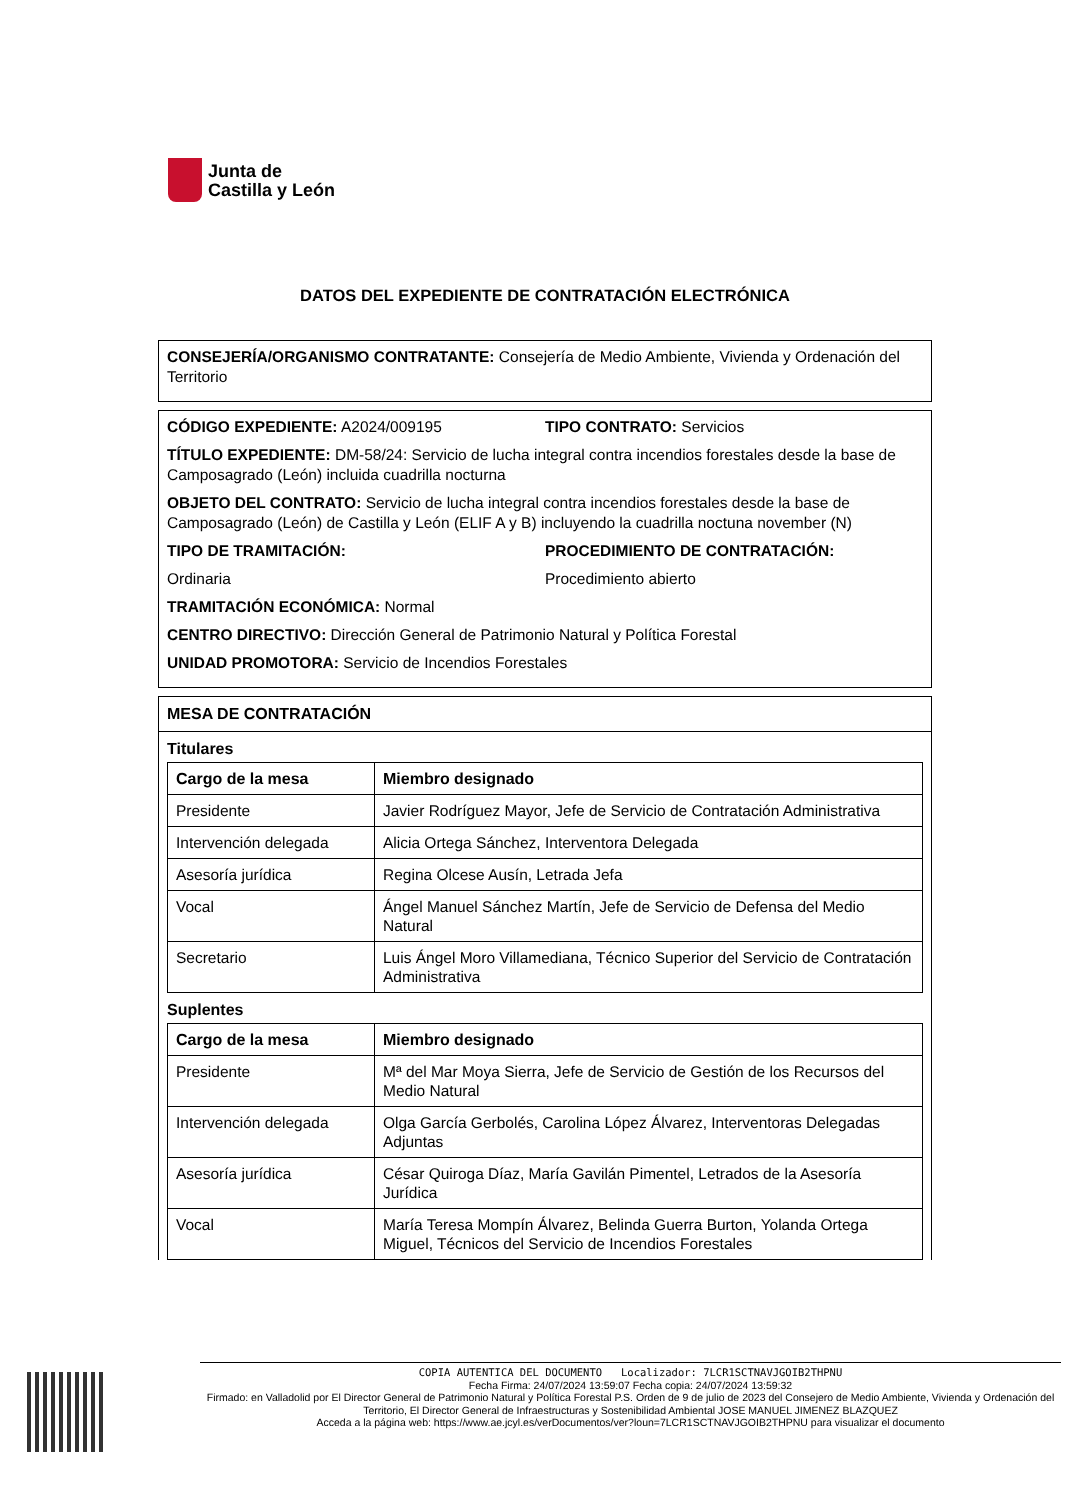Junta de
Castilla y León
DATOS DEL EXPEDIENTE DE CONTRATACIÓN ELECTRÓNICA
CONSEJERÍA/ORGANISMO CONTRATANTE: Consejería de Medio Ambiente, Vivienda y Ordenación del Territorio
CÓDIGO EXPEDIENTE: A2024/009195
TIPO CONTRATO: Servicios
TÍTULO EXPEDIENTE: DM-58/24: Servicio de lucha integral contra incendios forestales desde la base de Camposagrado (León) incluida cuadrilla nocturna
OBJETO DEL CONTRATO: Servicio de lucha integral contra incendios forestales desde la base de Camposagrado (León) de Castilla y León (ELIF A y B) incluyendo la cuadrilla noctuna november (N)
TIPO DE TRAMITACIÓN:
Ordinaria
PROCEDIMIENTO DE CONTRATACIÓN:
Procedimiento abierto
TRAMITACIÓN ECONÓMICA: Normal
CENTRO DIRECTIVO: Dirección General de Patrimonio Natural y Política Forestal
UNIDAD PROMOTORA: Servicio de Incendios Forestales
MESA DE CONTRATACIÓN
Titulares
| Cargo de la mesa | Miembro designado |
| --- | --- |
| Presidente | Javier Rodríguez Mayor, Jefe de Servicio de Contratación Administrativa |
| Intervención delegada | Alicia Ortega Sánchez, Interventora Delegada |
| Asesoría jurídica | Regina Olcese Ausín, Letrada Jefa |
| Vocal | Ángel Manuel Sánchez Martín, Jefe de Servicio de Defensa del Medio Natural |
| Secretario | Luis Ángel Moro Villamediana, Técnico Superior del Servicio de Contratación Administrativa |
Suplentes
| Cargo de la mesa | Miembro designado |
| --- | --- |
| Presidente | Mª del Mar Moya Sierra, Jefe de Servicio de Gestión de los Recursos del Medio Natural |
| Intervención delegada | Olga García Gerbolés, Carolina López Álvarez, Interventoras Delegadas Adjuntas |
| Asesoría jurídica | César Quiroga Díaz, María Gavilán Pimentel, Letrados de la Asesoría Jurídica |
| Vocal | María Teresa Mompín Álvarez, Belinda Guerra Burton, Yolanda Ortega Miguel, Técnicos del Servicio de Incendios Forestales |
COPIA AUTENTICA DEL DOCUMENTO Localizador: 7LCR1SCTNAVJGOIB2THPNU
Fecha Firma: 24/07/2024 13:59:07 Fecha copia: 24/07/2024 13:59:32
Firmado: en Valladolid por El Director General de Patrimonio Natural y Política Forestal P.S. Orden de 9 de julio de 2023 del Consejero de Medio Ambiente, Vivienda y Ordenación del Territorio, El Director General de Infraestructuras y Sostenibilidad Ambiental JOSE MANUEL JIMENEZ BLAZQUEZ
Acceda a la página web: https://www.ae.jcyl.es/verDocumentos/ver?loun=7LCR1SCTNAVJGOIB2THPNU para visualizar el documento